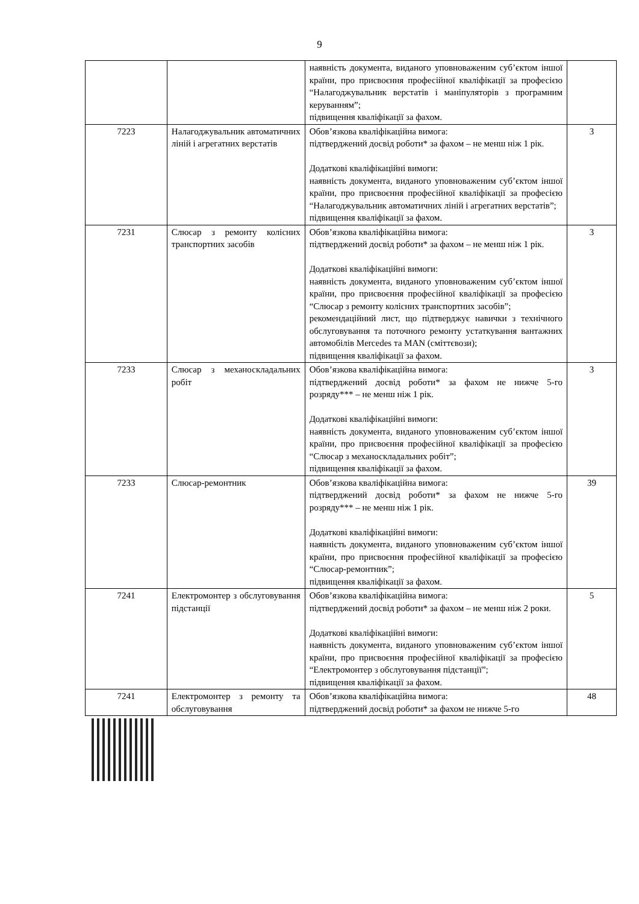9
| | | наявність документа, виданого уповноваженим суб’єктом іншої країни, про присвоєння професійної кваліфікації за професією “Налагоджувальник верстатів і маніпуляторів з програмним керуванням”; підвищення кваліфікації за фахом. | |
| 7223 | Налагоджувальник автоматичних ліній і агрегатних верстатів | Обов’язкова кваліфікаційна вимога: підтверджений досвід роботи* за фахом – не менш ніж 1 рік. Додаткові кваліфікаційні вимоги: наявність документа, виданого уповноваженим суб’єктом іншої країни, про присвоєння професійної кваліфікації за професією “Налагоджувальник автоматичних ліній і агрегатних верстатів”; підвищення кваліфікації за фахом. | 3 |
| 7231 | Слюсар з ремонту колісних транспортних засобів | Обов’язкова кваліфікаційна вимога: підтверджений досвід роботи* за фахом – не менш ніж 1 рік. Додаткові кваліфікаційні вимоги: наявність документа, виданого уповноваженим суб’єктом іншої країни, про присвоєння професійної кваліфікації за професією “Слюсар з ремонту колісних транспортних засобів”; рекомендаційний лист, що підтверджує навички з технічного обслуговування та поточного ремонту устаткування вантажних автомобілів Mercedes та MAN (сміттєвози); підвищення кваліфікації за фахом. | 3 |
| 7233 | Слюсар з механоскладальних робіт | Обов’язкова кваліфікаційна вимога: підтверджений досвід роботи* за фахом не нижче 5-го розряду*** – не менш ніж 1 рік. Додаткові кваліфікаційні вимоги: наявність документа, виданого уповноваженим суб’єктом іншої країни, про присвоєння професійної кваліфікації за професією “Слюсар з механоскладальних робіт”; підвищення кваліфікації за фахом. | 3 |
| 7233 | Слюсар-ремонтник | Обов’язкова кваліфікаційна вимога: підтверджений досвід роботи* за фахом не нижче 5-го розряду*** – не менш ніж 1 рік. Додаткові кваліфікаційні вимоги: наявність документа, виданого уповноваженим суб’єктом іншої країни, про присвоєння професійної кваліфікації за професією “Слюсар-ремонтник”; підвищення кваліфікації за фахом. | 39 |
| 7241 | Електромонтер з обслуговування підстанції | Обов’язкова кваліфікаційна вимога: підтверджений досвід роботи* за фахом – не менш ніж 2 роки. Додаткові кваліфікаційні вимоги: наявність документа, виданого уповноваженим суб’єктом іншої країни, про присвоєння професійної кваліфікації за професією “Електромонтер з обслуговування підстанції”; підвищення кваліфікації за фахом. | 5 |
| 7241 | Електромонтер з ремонту та обслуговування | Обов’язкова кваліфікаційна вимога: підтверджений досвід роботи* за фахом не нижче 5-го | 48 |